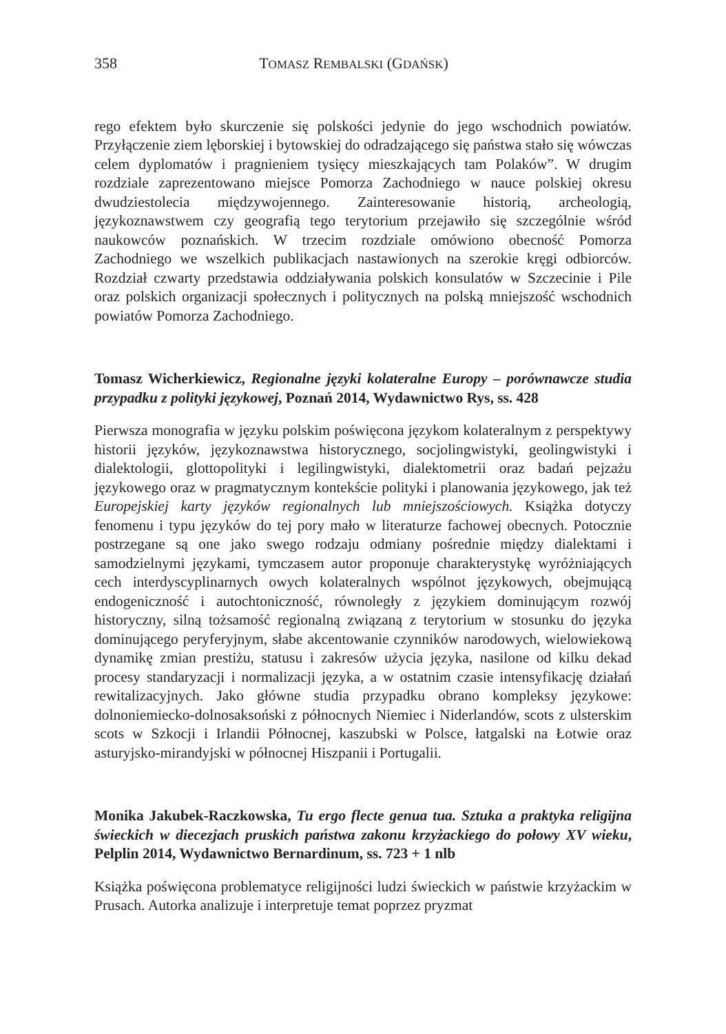358 TOMASZ REMBALSKI (GDAŃSK)
rego efektem było skurczenie się polskości jedynie do jego wschodnich powiatów. Przyłączenie ziem lęborskiej i bytowskiej do odradzającego się państwa stało się wówczas celem dyplomatów i pragnieniem tysięcy mieszkających tam Polaków”. W drugim rozdziale zaprezentowano miejsce Pomorza Zachodniego w nauce polskiej okresu dwudziestolecia międzywojennego. Zainteresowanie historią, archeologią, językoznawstwem czy geografią tego terytorium przejawiło się szczególnie wśród naukowców poznańskich. W trzecim rozdziale omówiono obecność Pomorza Zachodniego we wszelkich publikacjach nastawionych na szerokie kręgi odbiorców. Rozdział czwarty przedstawia oddziaływania polskich konsulatów w Szczecinie i Pile oraz polskich organizacji społecznych i politycznych na polską mniejszość wschodnich powiatów Pomorza Zachodniego.
Tomasz Wicherkiewicz, Regionalne języki kolateralne Europy – porównawcze studia przypadku z polityki językowej, Poznań 2014, Wydawnictwo Rys, ss. 428
Pierwsza monografia w języku polskim poświęcona językom kolateralnym z perspektywy historii języków, językoznawstwa historycznego, socjolingwistyki, geolingwistyki i dialektologii, glottopolityki i legilingwistyki, dialektometrii oraz badań pejzażu językowego oraz w pragmatycznym kontekście polityki i planowania językowego, jak też Europejskiej karty języków regionalnych lub mniejszościowych. Książka dotyczy fenomenu i typu języków do tej pory mało w literaturze fachowej obecnych. Potocznie postrzegane są one jako swego rodzaju odmiany pośrednie między dialektami i samodzielnymi językami, tymczasem autor proponuje charakterystykę wyróżniających cech interdyscyplinarnych owych kolateralnych wspólnot językowych, obejmującą endogeniczność i autochtoniczność, równoległy z językiem dominującym rozwój historyczny, silną tożsamość regionalną związaną z terytorium w stosunku do języka dominującego peryferyjnym, słabe akcentowanie czynników narodowych, wielowiekową dynamikę zmian prestiżu, statusu i zakresów użycia języka, nasilone od kilku dekad procesy standaryzacji i normalizacji języka, a w ostatnim czasie intensyfikację działań rewitalizacyjnych. Jako główne studia przypadku obrano kompleksy językowe: dolnoniemiecko-dolnosaksoński z północnych Niemiec i Niderlandów, scots z ulsterskim scots w Szkocji i Irlandii Północnej, kaszubski w Polsce, łatgalski na Łotwie oraz asturyjsko-mirandyjski w północnej Hiszpanii i Portugalii.
Monika Jakubek-Raczkowska, Tu ergo flecte genua tua. Sztuka a praktyka religijna świeckich w diecezjach pruskich państwa zakonu krzyżackiego do połowy XV wieku, Pelplin 2014, Wydawnictwo Bernardinum, ss. 723 + 1 nlb
Książka poświęcona problematyce religijności ludzi świeckich w państwie krzyżackim w Prusach. Autorka analizuje i interpretuje temat poprzez pryzmat